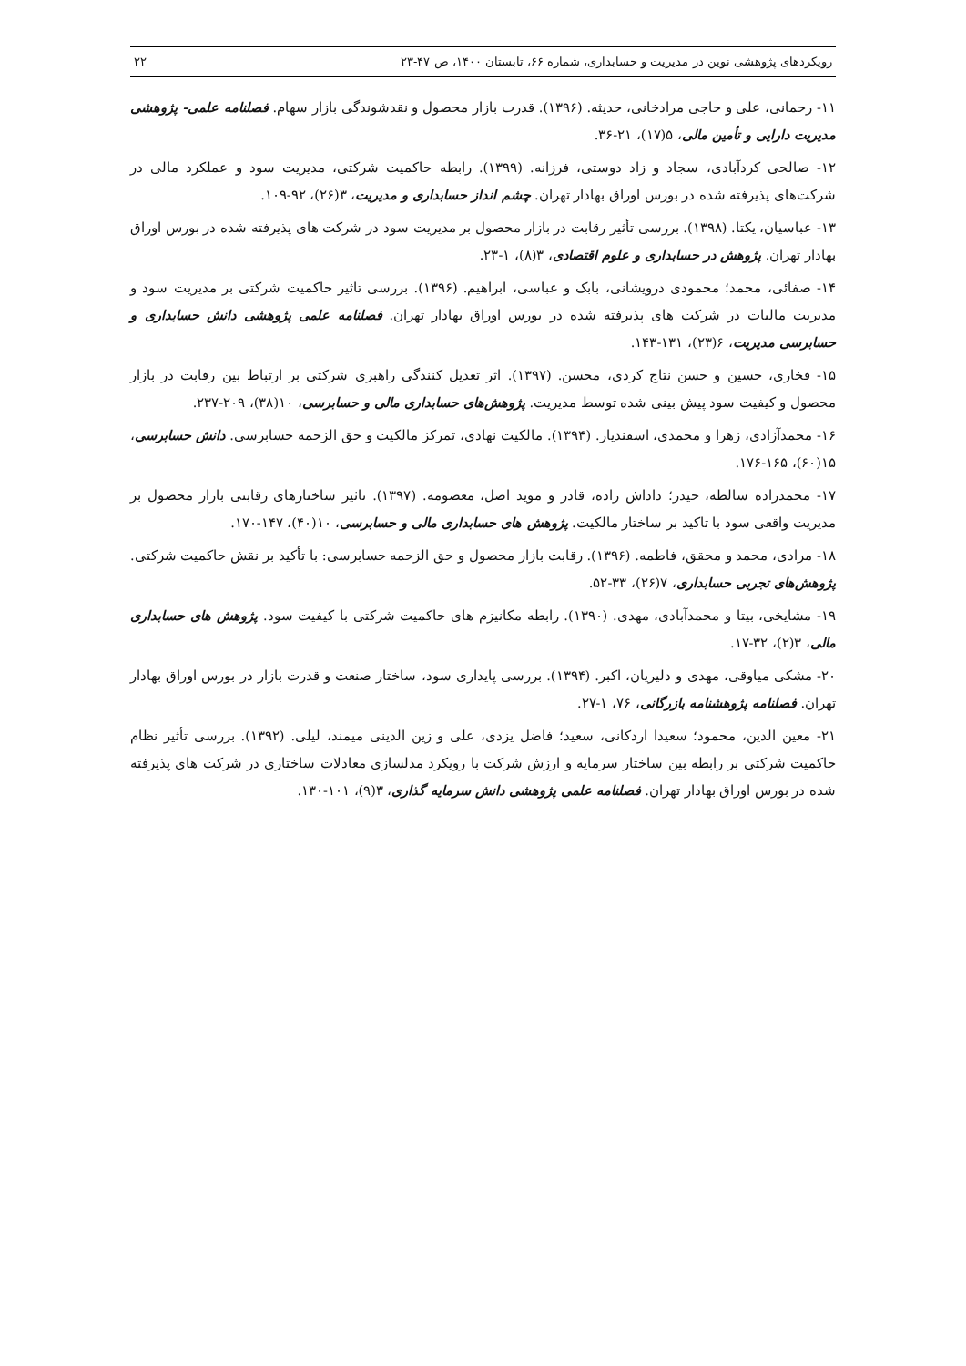رویکردهای پژوهشی نوین در مدیریت و حسابداری، شماره ۶۶، تابستان ۱۴۰۰، ص ۴۷-۲۳ ۲۲
۱۱- رحمانی، علی و حاجی مرادخانی، حدیثه. (۱۳۹۶). قدرت بازار محصول و نقدشوندگی بازار سهام. فصلنامه علمی- پژوهشی مدیریت دارایی و تأمین مالی، ۵(۱۷)، ۲۱-۳۶.
۱۲- صالحی کردآبادی، سجاد و زاد دوستی، فرزانه. (۱۳۹۹). رابطه حاکمیت شرکتی، مدیریت سود و عملکرد مالی در شرکت‌های پذیرفته شده در بورس اوراق بهادار تهران. چشم انداز حسابداری و مدیریت، ۳(۲۶)، ۹۲-۱۰۹.
۱۳- عباسیان، یکتا. (۱۳۹۸). بررسی تأثیر رقابت در بازار محصول بر مدیریت سود در شرکت های پذیرفته شده در بورس اوراق بهادار تهران. پژوهش در حسابداری و علوم اقتصادی، ۳(۸)، ۱-۲۳.
۱۴- صفائی، محمد؛ محمودی درویشانی، بابک و عباسی، ابراهیم. (۱۳۹۶). بررسی تاثیر حاکمیت شرکتی بر مدیریت سود و مدیریت مالیات در شرکت های پذیرفته شده در بورس اوراق بهادار تهران. فصلنامه علمی پژوهشی دانش حسابداری و حسابرسی مدیریت، ۶(۲۳)، ۱۳۱-۱۴۳.
۱۵- فخاری، حسین و حسن نتاج کردی، محسن. (۱۳۹۷). اثر تعدیل کنندگی راهبری شرکتی بر ارتباط بین رقابت در بازار محصول و کیفیت سود پیش بینی شده توسط مدیریت. پژوهش‌های حسابداری مالی و حسابرسی، ۱۰(۳۸)، ۲۰۹-۲۳۷.
۱۶- محمدآزادی، زهرا و محمدی، اسفندیار. (۱۳۹۴). مالکیت نهادی، تمرکز مالکیت و حق الزحمه حسابرسی. دانش حسابرسی، ۱۵(۶۰)، ۱۶۵-۱۷۶.
۱۷- محمدزاده سالطه، حیدر؛ داداش زاده، قادر و موید اصل، معصومه. (۱۳۹۷). تاثیر ساختارهای رقابتی بازار محصول بر مدیریت واقعی سود با تاکید بر ساختار مالکیت. پژوهش های حسابداری مالی و حسابرسی، ۱۰(۴۰)، ۱۴۷-۱۷۰.
۱۸- مرادی، محمد و محقق، فاطمه. (۱۳۹۶). رقابت بازار محصول و حق الزحمه حسابرسی: با تأکید بر نقش حاکمیت شرکتی. پژوهش‌های تجربی حسابداری، ۷(۲۶)، ۳۳-۵۲.
۱۹- مشایخی، بیتا و محمدآبادی، مهدی. (۱۳۹۰). رابطه مکانیزم های حاکمیت شرکتی با کیفیت سود. پژوهش های حسابداری مالی، ۳(۲)، ۳۲-۱۷.
۲۰- مشکی میاوقی، مهدی و دلیریان، اکبر. (۱۳۹۴). بررسی پایداری سود، ساختار صنعت و قدرت بازار در بورس اوراق بهادار تهران. فصلنامه پژوهشنامه بازرگانی، ۷۶، ۱-۲۷.
۲۱- معین الدین، محمود؛ سعیدا اردکانی، سعید؛ فاضل یزدی، علی و زین الدینی میمند، لیلی. (۱۳۹۲). بررسی تأثیر نظام حاکمیت شرکتی بر رابطه بین ساختار سرمایه و ارزش شرکت با رویکرد مدلسازی معادلات ساختاری در شرکت های پذیرفته شده در بورس اوراق بهادار تهران. فصلنامه علمی پژوهشی دانش سرمایه گذاری، ۳(۹)، ۱۰۱-۱۳۰.